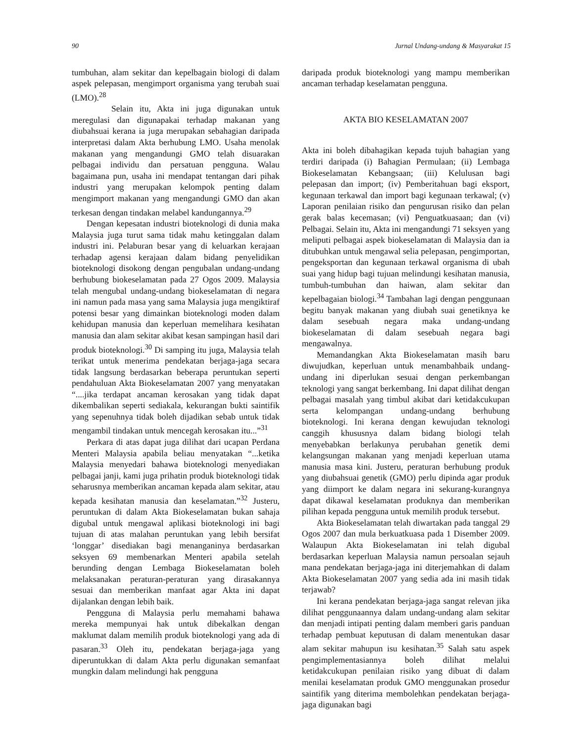90 Jurnal Undang-undang & Masyarakat 15
tumbuhan, alam sekitar dan kepelbagain biologi di dalam aspek pelepasan, mengimport organisma yang terubah suai (LMO).<sup>28</sup>
Selain itu, Akta ini juga digunakan untuk meregulasi dan digunapakai terhadap makanan yang diubahsuai kerana ia juga merupakan sebahagian daripada interpretasi dalam Akta berhubung LMO. Usaha menolak makanan yang mengandungi GMO telah disuarakan pelbagai individu dan persatuan pengguna. Walau bagaimana pun, usaha ini mendapat tentangan dari pihak industri yang merupakan kelompok penting dalam mengimport makanan yang mengandungi GMO dan akan terkesan dengan tindakan melabel kandungannya.<sup>29</sup>
Dengan kepesatan industri bioteknologi di dunia maka Malaysia juga turut sama tidak mahu ketinggalan dalam industri ini. Pelaburan besar yang di keluarkan kerajaan terhadap agensi kerajaan dalam bidang penyelidikan bioteknologi disokong dengan pengubalan undang-undang berhubung biokeselamatan pada 27 Ogos 2009. Malaysia telah mengubal undang-undang biokeselamatan di negara ini namun pada masa yang sama Malaysia juga mengiktiraf potensi besar yang dimainkan bioteknologi moden dalam kehidupan manusia dan keperluan memelihara kesihatan manusia dan alam sekitar akibat kesan sampingan hasil dari produk bioteknologi.<sup>30</sup> Di samping itu juga, Malaysia telah terikat untuk menerima pendekatan berjaga-jaga secara tidak langsung berdasarkan beberapa peruntukan seperti pendahuluan Akta Biokeselamatan 2007 yang menyatakan “....jika terdapat ancaman kerosakan yang tidak dapat dikembalikan seperti sediakala, kekurangan bukti saintifik yang sepenuhnya tidak boleh dijadikan sebab untuk tidak mengambil tindakan untuk mencegah kerosakan itu...”<sup>31</sup>
Perkara di atas dapat juga dilihat dari ucapan Perdana Menteri Malaysia apabila beliau menyatakan “...ketika Malaysia menyedari bahawa bioteknologi menyediakan pelbagai janji, kami juga prihatin produk bioteknologi tidak seharusnya memberikan ancaman kepada alam sekitar, atau kepada kesihatan manusia dan keselamatan.”<sup>32</sup> Justeru, peruntukan di dalam Akta Biokeselamatan bukan sahaja digubal untuk mengawal aplikasi bioteknologi ini bagi tujuan di atas malahan peruntukan yang lebih bersifat ‘longgar’ disediakan bagi menanganinya berdasarkan seksyen 69 membenarkan Menteri apabila setelah berunding dengan Lembaga Biokeselamatan boleh melaksanakan peraturan-peraturan yang dirasakannya sesuai dan memberikan manfaat agar Akta ini dapat dijalankan dengan lebih baik.
Pengguna di Malaysia perlu memahami bahawa mereka mempunyai hak untuk dibekalkan dengan maklumat dalam memilih produk bioteknologi yang ada di pasaran.<sup>33</sup> Oleh itu, pendekatan berjaga-jaga yang diperuntukkan di dalam Akta perlu digunakan semanfaat mungkin dalam melindungi hak pengguna
daripada produk bioteknologi yang mampu memberikan ancaman terhadap keselamatan pengguna.
AKTA BIO KESELAMATAN 2007
Akta ini boleh dibahagikan kepada tujuh bahagian yang terdiri daripada (i) Bahagian Permulaan; (ii) Lembaga Biokeselamatan Kebangsaan; (iii) Kelulusan bagi pelepasan dan import; (iv) Pemberitahuan bagi eksport, kegunaan terkawal dan import bagi kegunaan terkawal; (v) Laporan penilaian risiko dan pengurusan risiko dan pelan gerak balas kecemasan; (vi) Penguatkuasaan; dan (vi) Pelbagai. Selain itu, Akta ini mengandungi 71 seksyen yang meliputi pelbagai aspek biokeselamatan di Malaysia dan ia ditubuhkan untuk mengawal selia pelepasan, pengimportan, pengeksportan dan kegunaan terkawal organisma di ubah suai yang hidup bagi tujuan melindungi kesihatan manusia, tumbuh-tumbuhan dan haiwan, alam sekitar dan kepelbagaian biologi.<sup>34</sup> Tambahan lagi dengan penggunaan begitu banyak makanan yang diubah suai genetiknya ke dalam sesebuah negara maka undang-undang biokeselamatan di dalam sesebuah negara bagi mengawalnya.
Memandangkan Akta Biokeselamatan masih baru diwujudkan, keperluan untuk menambahbaik undang-undang ini diperlukan sesuai dengan perkembangan teknologi yang sangat berkembang. Ini dapat dilihat dengan pelbagai masalah yang timbul akibat dari ketidakcukupan serta kelompangan undang-undang berhubung bioteknologi. Ini kerana dengan kewujudan teknologi canggih khususnya dalam bidang biologi telah menyebabkan berlakunya perubahan genetik demi kelangsungan makanan yang menjadi keperluan utama manusia masa kini. Justeru, peraturan berhubung produk yang diubahsuai genetik (GMO) perlu dipinda agar produk yang diimport ke dalam negara ini sekurang-kurangnya dapat dikawal keselamatan produknya dan memberikan pilihan kepada pengguna untuk memilih produk tersebut.
Akta Biokeselamatan telah diwartakan pada tanggal 29 Ogos 2007 dan mula berkuatkuasa pada 1 Disember 2009. Walaupun Akta Biokeselamatan ini telah digubal berdasarkan keperluan Malaysia namun persoalan sejauh mana pendekatan berjaga-jaga ini diterjemahkan di dalam Akta Biokeselamatan 2007 yang sedia ada ini masih tidak terjawab?
Ini kerana pendekatan berjaga-jaga sangat relevan jika dilihat penggunaannya dalam undang-undang alam sekitar dan menjadi intipati penting dalam memberi garis panduan terhadap pembuat keputusan di dalam menentukan dasar alam sekitar mahupun isu kesihatan.<sup>35</sup> Salah satu aspek pengimplementasiannya boleh dilihat melalui ketidakcukupan penilaian risiko yang dibuat di dalam menilai keselamatan produk GMO menggunakan prosedur saintifik yang diterima membolehkan pendekatan berjaga-jaga digunakan bagi